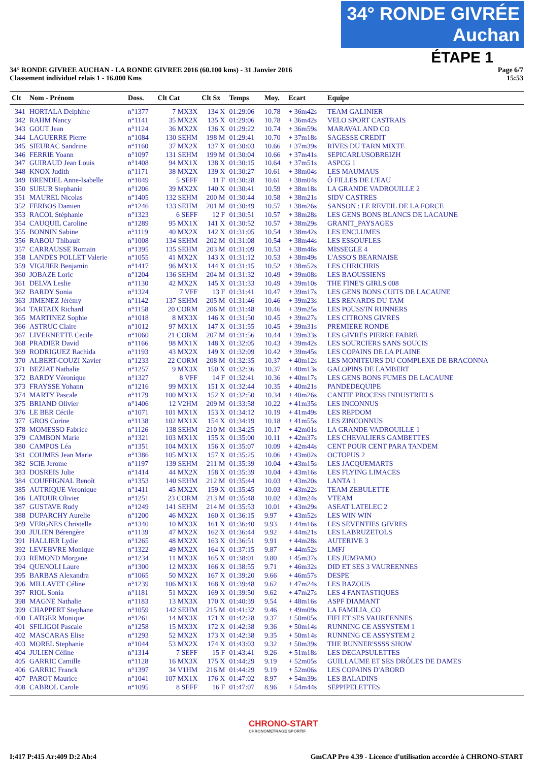34° RONDE GIVRÉE Auchan
ÉTAPE 1
34° RONDE GIVREE AUCHAN - LA RONDE GIVREE 2016 (60.100 kms) - 31 Janvier 2016
Classement individuel relais 1 - 16.000 Kms
Page 6/7
15:53
| Clt | Nom - Prénom | Doss. | Clt Cat | Clt Sx | Temps | Moy. | Ecart | Equipe |
| --- | --- | --- | --- | --- | --- | --- | --- | --- |
| 341 | HORTALA Delphine | n°1377 | 7 MX3X | 134 X | 01:29:06 | 10.78 | + 36m42s | TEAM GALINIER |
| 342 | RAHM Nancy | n°1141 | 35 MX2X | 135 X | 01:29:06 | 10.78 | + 36m42s | VELO SPORT CASTRAIS |
| 343 | GOUT Jean | n°1124 | 36 MX2X | 136 X | 01:29:22 | 10.74 | + 36m59s | MARAVAL AND CO |
| 344 | LAGUERRE Pierre | n°1084 | 130 SEHM | 198 M | 01:29:41 | 10.70 | + 37m18s | SAGESSE CREDIT |
| 345 | SIEURAC Sandrine | n°1160 | 37 MX2X | 137 X | 01:30:03 | 10.66 | + 37m39s | RIVES DU TARN MIXTE |
| 346 | FERRIE Yoann | n°1097 | 131 SEHM | 199 M | 01:30:04 | 10.66 | + 37m41s | SEPICARLUSOBREIZH |
| 347 | GUIRAUD Jean Louis | n°1408 | 94 MX1X | 138 X | 01:30:15 | 10.64 | + 37m51s | ASPCG 1 |
| 348 | KNOX Judith | n°1171 | 38 MX2X | 139 X | 01:30:27 | 10.61 | + 38m04s | LES MAUMAUS |
| 349 | BRENDEL Anne-Isabelle | n°1049 | 5 SEFF | 11 F | 01:30:28 | 10.61 | + 38m04s | Ô FILLES DE L'EAU |
| 350 | SUEUR Stephanie | n°1206 | 39 MX2X | 140 X | 01:30:41 | 10.59 | + 38m18s | LA GRANDE VADROUILLE 2 |
| 351 | MAUREL Nicolas | n°1405 | 132 SEHM | 200 M | 01:30:44 | 10.58 | + 38m21s | SIDV CASTRES |
| 352 | FERBOS Damien | n°1246 | 133 SEHM | 201 M | 01:30:49 | 10.57 | + 38m26s | SANSON : LE REVEIL DE LA FORCE |
| 353 | RACOL Stéphanie | n°1323 | 6 SEFF | 12 F | 01:30:51 | 10.57 | + 38m28s | LES GENS BONS BLANCS DE LACAUNE |
| 354 | CAUQUIL Caroline | n°1289 | 95 MX1X | 141 X | 01:30:52 | 10.57 | + 38m29s | GRANIT_PAYSAGES |
| 355 | BONNIN Sabine | n°1119 | 40 MX2X | 142 X | 01:31:05 | 10.54 | + 38m42s | LES ENCLUMES |
| 356 | RABOU Thibault | n°1008 | 134 SEHM | 202 M | 01:31:08 | 10.54 | + 38m44s | LES ESSOUFLES |
| 357 | CARRAUSSE Romain | n°1395 | 135 SEHM | 203 M | 01:31:09 | 10.53 | + 38m46s | MISSEGLE 4 |
| 358 | LANDES POLLET Valerie | n°1055 | 41 MX2X | 143 X | 01:31:12 | 10.53 | + 38m49s | L'ASSO'S BEARNAISE |
| 359 | VIGUIER Benjamin | n°1417 | 96 MX1X | 144 X | 01:31:15 | 10.52 | + 38m52s | LES CHRICHRIS |
| 360 | JOBAZE Loric | n°1204 | 136 SEHM | 204 M | 01:31:32 | 10.49 | + 39m08s | LES BAOUSSIENS |
| 361 | DELVA Leslie | n°1130 | 42 MX2X | 145 X | 01:31:33 | 10.49 | + 39m10s | THE FINE'S GIRLS 008 |
| 362 | BARDY Sonia | n°1324 | 7 VFF | 13 F | 01:31:41 | 10.47 | + 39m17s | LES GENS BONS CUITS DE LACAUNE |
| 363 | JIMENEZ Jérémy | n°1142 | 137 SEHM | 205 M | 01:31:46 | 10.46 | + 39m23s | LES RENARDS DU TAM |
| 364 | TARTAIX Richard | n°1158 | 20 CORM | 206 M | 01:31:48 | 10.46 | + 39m25s | LES POUSS'IN RUNNERS |
| 365 | MARTINEZ Sophie | n°1018 | 8 MX3X | 146 X | 01:31:50 | 10.45 | + 39m27s | LES CITRONS GIVRES |
| 366 | ASTRUC Claire | n°1012 | 97 MX1X | 147 X | 01:31:55 | 10.45 | + 39m31s | PREMIERE RONDE |
| 367 | LIVERNETTE Cecile | n°1060 | 21 CORM | 207 M | 01:31:56 | 10.44 | + 39m33s | LES GIVRES PIERRE FABRE |
| 368 | PRADIER David | n°1166 | 98 MX1X | 148 X | 01:32:05 | 10.43 | + 39m42s | LES SOURCIERS SANS SOUCIS |
| 369 | RODRIGUEZ Rachida | n°1193 | 43 MX2X | 149 X | 01:32:09 | 10.42 | + 39m45s | LES COPAINS DE LA PLAINE |
| 370 | ALBERT-COUZI Xavier | n°1233 | 22 CORM | 208 M | 01:32:35 | 10.37 | + 40m12s | LES MONITEURS DU COMPLEXE DE BRACONNA |
| 371 | BEZIAT Nathalie | n°1257 | 9 MX3X | 150 X | 01:32:36 | 10.37 | + 40m13s | GALOPINS DE LAMBERT |
| 372 | BARDY Véronique | n°1327 | 8 VFF | 14 F | 01:32:41 | 10.36 | + 40m17s | LES GENS BONS FUMES DE LACAUNE |
| 373 | FRAYSSE Yohann | n°1216 | 99 MX1X | 151 X | 01:32:44 | 10.35 | + 40m21s | PANDEDEQUIPE |
| 374 | MARTY Pascale | n°1179 | 100 MX1X | 152 X | 01:32:50 | 10.34 | + 40m26s | CANTIE PROCESS INDUSTRIELS |
| 375 | BRIAND Olivier | n°1406 | 12 V2HM | 209 M | 01:33:58 | 10.22 | + 41m35s | LES INCONNUS |
| 376 | LE BER Cécile | n°1071 | 101 MX1X | 153 X | 01:34:12 | 10.19 | + 41m49s | LES REPDOM |
| 377 | GROS Corine | n°1138 | 102 MX1X | 154 X | 01:34:19 | 10.18 | + 41m55s | LES ZINCONNUS |
| 378 | MOMESSO Fabrice | n°1126 | 138 SEHM | 210 M | 01:34:25 | 10.17 | + 42m01s | LA GRANDE VADROUILLE 1 |
| 379 | CAMBON Marie | n°1321 | 103 MX1X | 155 X | 01:35:00 | 10.11 | + 42m37s | LES CHEVALIERS GAMBETTES |
| 380 | CAMPOS Léa | n°1351 | 104 MX1X | 156 X | 01:35:07 | 10.09 | + 42m44s | CENT POUR CENT PARA TANDEM |
| 381 | COUMES Jean Marie | n°1386 | 105 MX1X | 157 X | 01:35:25 | 10.06 | + 43m02s | OCTOPUS 2 |
| 382 | SCIE Jerome | n°1197 | 139 SEHM | 211 M | 01:35:39 | 10.04 | + 43m15s | LES JACQUEMARTS |
| 383 | DOSREIS Julie | n°1414 | 44 MX2X | 158 X | 01:35:39 | 10.04 | + 43m16s | LES FLYING LIMACES |
| 384 | COUFFIGNAL Benoît | n°1353 | 140 SEHM | 212 M | 01:35:44 | 10.03 | + 43m20s | LANTA 1 |
| 385 | AUTRIQUE Veronique | n°1411 | 45 MX2X | 159 X | 01:35:45 | 10.03 | + 43m22s | TEAM ZEBULETTE |
| 386 | LATOUR Olivier | n°1251 | 23 CORM | 213 M | 01:35:48 | 10.02 | + 43m24s | VTEAM |
| 387 | GUSTAVE Rudy | n°1249 | 141 SEHM | 214 M | 01:35:53 | 10.01 | + 43m29s | ASEAT LATELEC 2 |
| 388 | DUPARCHY Aurelie | n°1200 | 46 MX2X | 160 X | 01:36:15 | 9.97 | + 43m52s | LES WIN WIN |
| 389 | VERGNES Christelle | n°1340 | 10 MX3X | 161 X | 01:36:40 | 9.93 | + 44m16s | LES SEVENTIES GIVRES |
| 390 | JULIEN Bérengère | n°1139 | 47 MX2X | 162 X | 01:36:44 | 9.92 | + 44m21s | LES LABRUZETOLS |
| 391 | HALLIER Lydie | n°1265 | 48 MX2X | 163 X | 01:36:51 | 9.91 | + 44m28s | AUTERIVE 3 |
| 392 | LEVEBVRE Monique | n°1322 | 49 MX2X | 164 X | 01:37:15 | 9.87 | + 44m52s | LMFJ |
| 393 | REMOND Morgane | n°1234 | 11 MX3X | 165 X | 01:38:01 | 9.80 | + 45m37s | LES JUMPAMO |
| 394 | QUENOLI Laure | n°1300 | 12 MX3X | 166 X | 01:38:55 | 9.71 | + 46m32s | DID ET SES 3 VAUREENNES |
| 395 | BARBAS Alexandra | n°1065 | 50 MX2X | 167 X | 01:39:20 | 9.66 | + 46m57s | DESPE |
| 396 | MILLAVET Céline | n°1239 | 106 MX1X | 168 X | 01:39:48 | 9.62 | + 47m24s | LES BAZOUS |
| 397 | RIOL Sonia | n°1181 | 51 MX2X | 169 X | 01:39:50 | 9.62 | + 47m27s | LES 4 FANTASTIQUES |
| 398 | MAGNE Nathalie | n°1183 | 13 MX3X | 170 X | 01:40:39 | 9.54 | + 48m16s | ASPF DIAMANT |
| 399 | CHAPPERT Stephane | n°1059 | 142 SEHM | 215 M | 01:41:32 | 9.46 | + 49m09s | LA FAMILIA_CO |
| 400 | LATGER Monique | n°1261 | 14 MX3X | 171 X | 01:42:28 | 9.37 | + 50m05s | FIFI ET SES VAUREENNES |
| 401 | SFILIGOI Pascale | n°1258 | 15 MX3X | 172 X | 01:42:38 | 9.36 | + 50m14s | RUNNING CE ASSYSTEM 1 |
| 402 | MASCARAS Elise | n°1293 | 52 MX2X | 173 X | 01:42:38 | 9.35 | + 50m14s | RUNNING CE ASSYSTEM 2 |
| 403 | MOREL Stephanie | n°1044 | 53 MX2X | 174 X | 01:43:03 | 9.32 | + 50m39s | THE RUNNER'SSSS SHOW |
| 404 | JULIEN Céline | n°1314 | 7 SEFF | 15 F | 01:43:41 | 9.26 | + 51m18s | LES DECAPSULETTES |
| 405 | GARRIC Camille | n°1128 | 16 MX3X | 175 X | 01:44:29 | 9.19 | + 52m05s | GUILLAUME ET SES DRÔLES DE DAMES |
| 406 | GARRIC Franck | n°1397 | 34 V1HM | 216 M | 01:44:29 | 9.19 | + 52m06s | LES COPAINS D'ABORD |
| 407 | PAROT Maurice | n°1041 | 107 MX1X | 176 X | 01:47:02 | 8.97 | + 54m39s | LES BALADINS |
| 408 | CABROL Carole | n°1095 | 8 SEFF | 16 F | 01:47:07 | 8.96 | + 54m44s | SEPPIPELETTES |
CHRONO-START
CHRONOMETRAGE SPORTIF
I:417 P:415 Ar:409 D:2 Ab:4 GmCAP Pro 4.39 - Licence d'utilisation accordée à CHRONO-START